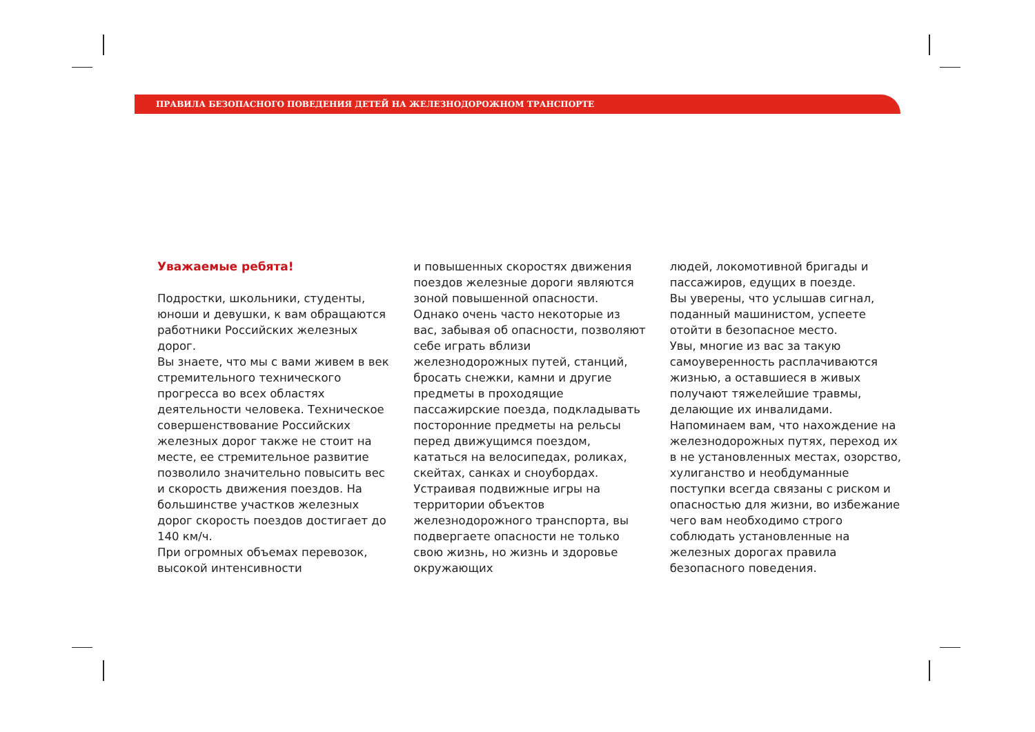ПРАВИЛА БЕЗОПАСНОГО ПОВЕДЕНИЯ ДЕТЕЙ НА ЖЕЛЕЗНОДОРОЖНОМ ТРАНСПОРТЕ
Уважаемые ребята!
Подростки, школьники, студенты, юноши и девушки, к вам обращаются работники Российских железных дорог.
Вы знаете, что мы с вами живем в век стремительного технического прогресса во всех областях деятельности человека. Техническое совершенствование Российских железных дорог также не стоит на месте, ее стремительное развитие позволило значительно повысить вес и скорость движения поездов. На большинстве участков железных дорог скорость поездов достигает до 140 км/ч.
При огромных объемах перевозок, высокой интенсивности
и повышенных скоростях движения поездов железные дороги являются зоной повышенной опасности.
Однако очень часто некоторые из вас, забывая об опасности, позволяют себе играть вблизи железнодорожных путей, станций, бросать снежки, камни и другие предметы в проходящие пассажирские поезда, подкладывать посторонние предметы на рельсы перед движущимся поездом, кататься на велосипедах, роликах, скейтах, санках и сноубордах.
Устраивая подвижные игры на территории объектов железнодорожного транспорта, вы подвергаете опасности не только свою жизнь, но жизнь и здоровье окружающих
людей, локомотивной бригады и пассажиров, едущих в поезде.
Вы уверены, что услышав сигнал, поданный машинистом, успеете отойти в безопасное место.
Увы, многие из вас за такую самоуверенность расплачиваются жизнью, а оставшиеся в живых получают тяжелейшие травмы, делающие их инвалидами.
Напоминаем вам, что нахождение на железнодорожных путях, переход их в не установленных местах, озорство, хулиганство и необдуманные поступки всегда связаны с риском и опасностью для жизни, во избежание чего вам необходимо строго соблюдать установленные на железных дорогах правила безопасного поведения.